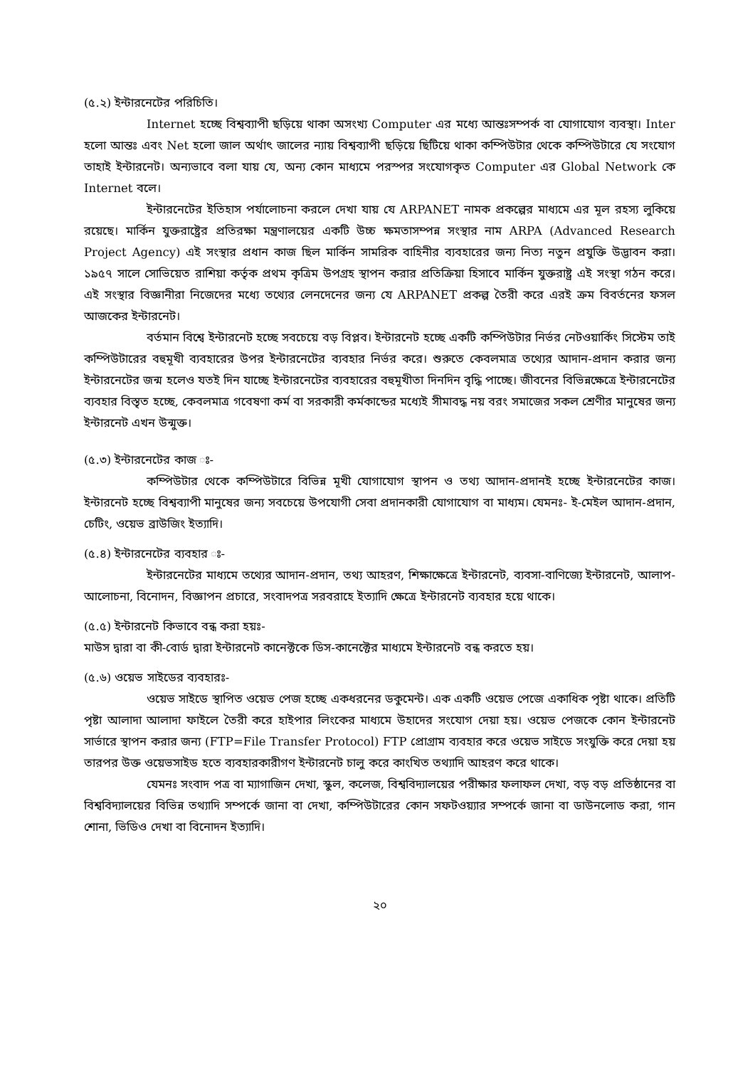(৫.২) ইন্টারনেটের পরিচিতি।
Internet হচ্ছে বিশ্বব্যাপী ছড়িয়ে থাকা অসংখ্য Computer এর মধ্যে আন্তঃসম্পর্ক বা যোগাযোগ ব্যবস্থা। Inter হলো আন্তঃ এবং Net হলো জাল অর্থাৎ জালের ন্যায় বিশ্বব্যাপী ছড়িয়ে ছিটিয়ে থাকা কম্পিউটার থেকে কম্পিউটারে যে সংযোগ তাহাই ইন্টারনেট। অন্যভাবে বলা যায় যে, অন্য কোন মাধ্যমে পরস্পর সংযোগকৃত Computer এর Global Network কে Internet বলে।
ইন্টারনেটের ইতিহাস পর্যালোচনা করলে দেখা যায় যে ARPANET নামক প্রকল্পের মাধ্যমে এর মূল রহস্য লুকিয়ে রয়েছে। মার্কিন যুক্তরাষ্ট্রের প্রতিরক্ষা মন্ত্রণালয়ের একটি উচ্চ ক্ষমতাসম্পন্ন সংস্থার নাম ARPA (Advanced Research Project Agency) এই সংস্থার প্রধান কাজ ছিল মার্কিন সামরিক বাহিনীর ব্যবহারের জন্য নিত্য নতুন প্রযুক্তি উদ্ভাবন করা। ১৯৫৭ সালে সোভিয়েত রাশিয়া কর্তৃক প্রথম কৃত্রিম উপগ্রহ স্থাপন করার প্রতিক্রিয়া হিসাবে মার্কিন যুক্তরাষ্ট্র এই সংস্থা গঠন করে। এই সংস্থার বিজ্ঞানীরা নিজেদের মধ্যে তথ্যের লেনদেনের জন্য যে ARPANET প্রকল্প তৈরী করে এরই ক্রম বিবর্তনের ফসল আজকের ইন্টারনেট।
বর্তমান বিশ্বে ইন্টারনেট হচ্ছে সবচেয়ে বড় বিপ্লব। ইন্টারনেট হচ্ছে একটি কম্পিউটার নির্ভর নেটওয়ার্কিং সিস্টেম তাই কম্পিউটারের বহুমূখী ব্যবহারের উপর ইন্টারনেটের ব্যবহার নির্ভর করে। শুরুতে কেবলমাত্র তথ্যের আদান-প্রদান করার জন্য ইন্টারনেটের জন্ম হলেও যতই দিন যাচ্ছে ইন্টারনেটের ব্যবহারের বহুমূখীতা দিনদিন বৃদ্ধি পাচ্ছে। জীবনের বিভিন্নক্ষেত্রে ইন্টারনেটের ব্যবহার বিস্তৃত হচ্ছে, কেবলমাত্র গবেষণা কর্ম বা সরকারী কর্মকান্ডের মধ্যেই সীমাবদ্ধ নয় বরং সমাজের সকল শ্রেণীর মানুষের জন্য ইন্টারনেট এখন উন্মুক্ত।
(৫.৩) ইন্টারনেটের কাজ ঃ-
কম্পিউটার থেকে কম্পিউটারে বিভিন্ন মূখী যোগাযোগ স্থাপন ও তথ্য আদান-প্রদানই হচ্ছে ইন্টারনেটের কাজ। ইন্টারনেট হচ্ছে বিশ্বব্যাপী মানুষের জন্য সবচেয়ে উপযোগী সেবা প্রদানকারী যোগাযোগ বা মাধ্যম। যেমনঃ- ই-মেইল আদান-প্রদান, চেটিং, ওয়েভ ব্রাউজিং ইত্যাদি।
(৫.৪) ইন্টারনেটের ব্যবহার ঃ-
ইন্টারনেটের মাধ্যমে তথ্যের আদান-প্রদান, তথ্য আহরণ, শিক্ষাক্ষেত্রে ইন্টারনেট, ব্যবসা-বাণিজ্যে ইন্টারনেট, আলাপ-আলোচনা, বিনোদন, বিজ্ঞাপন প্রচারে, সংবাদপত্র সরবরাহে ইত্যাদি ক্ষেত্রে ইন্টারনেট ব্যবহার হয়ে থাকে।
(৫.৫) ইন্টারনেট কিভাবে বন্ধ করা হয়ঃ-
মাউস দ্বারা বা কী-বোর্ড দ্বারা ইন্টারনেট কানেক্টকে ডিস-কানেক্টের মাধ্যমে ইন্টারনেট বন্ধ করতে হয়।
(৫.৬) ওয়েভ সাইডের ব্যবহারঃ-
ওয়েভ সাইডে স্থাপিত ওয়েভ পেজ হচ্ছে একধরনের ডকুমেন্ট। এক একটি ওয়েভ পেজে একাধিক পৃষ্টা থাকে। প্রতিটি পৃষ্টা আলাদা আলাদা ফাইলে তৈরী করে হাইপার লিংকের মাধ্যমে উহাদের সংযোগ দেয়া হয়। ওয়েভ পেজকে কোন ইন্টারনেট সার্ভারে স্থাপন করার জন্য (FTP=File Transfer Protocol) FTP প্রোগ্রাম ব্যবহার করে ওয়েভ সাইডে সংযুক্তি করে দেয়া হয় তারপর উক্ত ওয়েভসাইড হতে ব্যবহারকারীগণ ইন্টারনেট চালু করে কাংখিত তথ্যাদি আহরণ করে থাকে।
যেমনঃ সংবাদ পত্র বা ম্যাগাজিন দেখা, স্কুল, কলেজ, বিশ্ববিদ্যালয়ের পরীক্ষার ফলাফল দেখা, বড় বড় প্রতিষ্ঠানের বা বিশ্ববিদ্যালয়ের বিভিন্ন তথ্যাদি সম্পর্কে জানা বা দেখা, কম্পিউটারের কোন সফটওয়্যার সম্পর্কে জানা বা ডাউনলোড করা, গান শোনা, ভিডিও দেখা বা বিনোদন ইত্যাদি।
২০